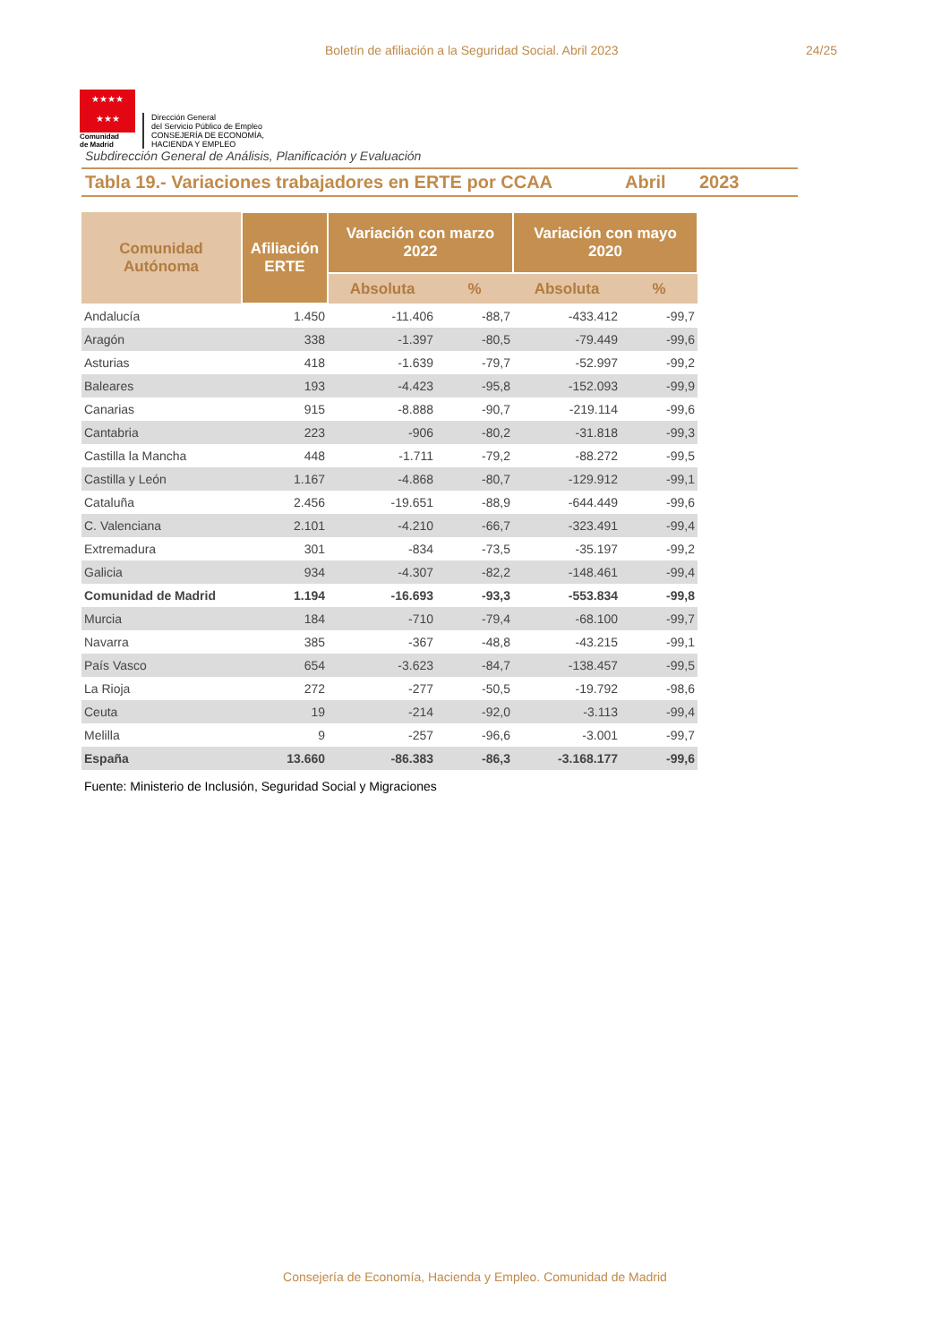Boletín de afiliación a la Seguridad Social. Abril 2023 24/25
★★★★
★★★
Comunidad
de Madrid
Dirección General
del Servicio Público de Empleo
CONSEJERÍA DE ECONOMÍA,
HACIENDA Y EMPLEO
Subdirección General de Análisis, Planificación y Evaluación
Tabla 19.- Variaciones trabajadores en ERTE por CCAA
Abril 2023
| Comunidad Autónoma | Afiliación ERTE | Variación con marzo 2022 | | Variación con mayo 2020 | |
| --- | --- | --- | --- | --- | --- |
| | | Absoluta | % | Absoluta | % |
| Andalucía | 1.450 | -11.406 | -88,7 | -433.412 | -99,7 |
| Aragón | 338 | -1.397 | -80,5 | -79.449 | -99,6 |
| Asturias | 418 | -1.639 | -79,7 | -52.997 | -99,2 |
| Baleares | 193 | -4.423 | -95,8 | -152.093 | -99,9 |
| Canarias | 915 | -8.888 | -90,7 | -219.114 | -99,6 |
| Cantabria | 223 | -906 | -80,2 | -31.818 | -99,3 |
| Castilla la Mancha | 448 | -1.711 | -79,2 | -88.272 | -99,5 |
| Castilla y León | 1.167 | -4.868 | -80,7 | -129.912 | -99,1 |
| Cataluña | 2.456 | -19.651 | -88,9 | -644.449 | -99,6 |
| C. Valenciana | 2.101 | -4.210 | -66,7 | -323.491 | -99,4 |
| Extremadura | 301 | -834 | -73,5 | -35.197 | -99,2 |
| Galicia | 934 | -4.307 | -82,2 | -148.461 | -99,4 |
| Comunidad de Madrid | 1.194 | -16.693 | -93,3 | -553.834 | -99,8 |
| Murcia | 184 | -710 | -79,4 | -68.100 | -99,7 |
| Navarra | 385 | -367 | -48,8 | -43.215 | -99,1 |
| País Vasco | 654 | -3.623 | -84,7 | -138.457 | -99,5 |
| La Rioja | 272 | -277 | -50,5 | -19.792 | -98,6 |
| Ceuta | 19 | -214 | -92,0 | -3.113 | -99,4 |
| Melilla | 9 | -257 | -96,6 | -3.001 | -99,7 |
| España | 13.660 | -86.383 | -86,3 | -3.168.177 | -99,6 |
Fuente: Ministerio de Inclusión, Seguridad Social y Migraciones
Consejería de Economía, Hacienda y Empleo. Comunidad de Madrid